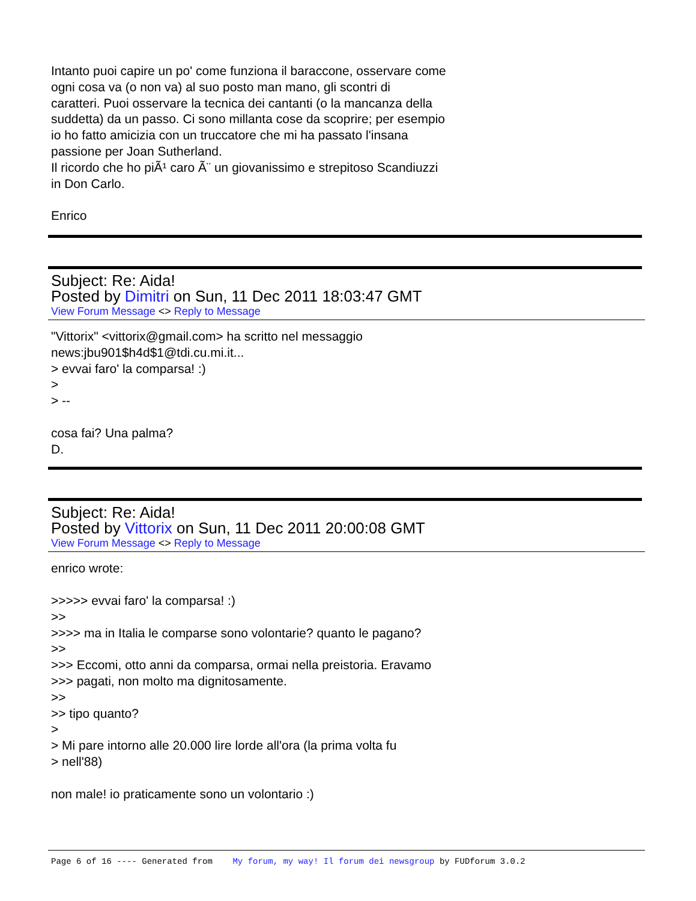Intanto puoi capire un po' come funziona il baraccone, osservare come
ogni cosa va (o non va) al suo posto man mano, gli scontri di
caratteri. Puoi osservare la tecnica dei cantanti (o la mancanza della
suddetta) da un passo. Ci sono millanta cose da scoprire; per esempio
io ho fatto amicizia con un truccatore che mi ha passato l'insana
passione per Joan Sutherland.
Il ricordo che ho piÃ¹ caro Ã¨ un giovanissimo e strepitoso Scandiuzzi
in Don Carlo.
Enrico
Subject: Re: Aida!
Posted by Dimitri on Sun, 11 Dec 2011 18:03:47 GMT
View Forum Message <> Reply to Message
"Vittorix" <vittorix@gmail.com> ha scritto nel messaggio
news:jbu901$h4d$1@tdi.cu.mi.it...
> evvai faro' la comparsa! :)
>
> --
cosa fai? Una palma?
D.
Subject: Re: Aida!
Posted by Vittorix on Sun, 11 Dec 2011 20:00:08 GMT
View Forum Message <> Reply to Message
enrico wrote:
>>>>> evvai faro' la comparsa! :)
>>
>>>> ma in Italia le comparse sono volontarie? quanto le pagano?
>>
>>> Eccomi, otto anni da comparsa, ormai nella preistoria. Eravamo
>>> pagati, non molto ma dignitosamente.
>>
>> tipo quanto?
>
> Mi pare intorno alle 20.000 lire lorde all'ora (la prima volta fu
> nell'88)
non male! io praticamente sono un volontario :)
Page 6 of 16 ---- Generated from My forum, my way! Il forum dei newsgroup by FUDforum 3.0.2